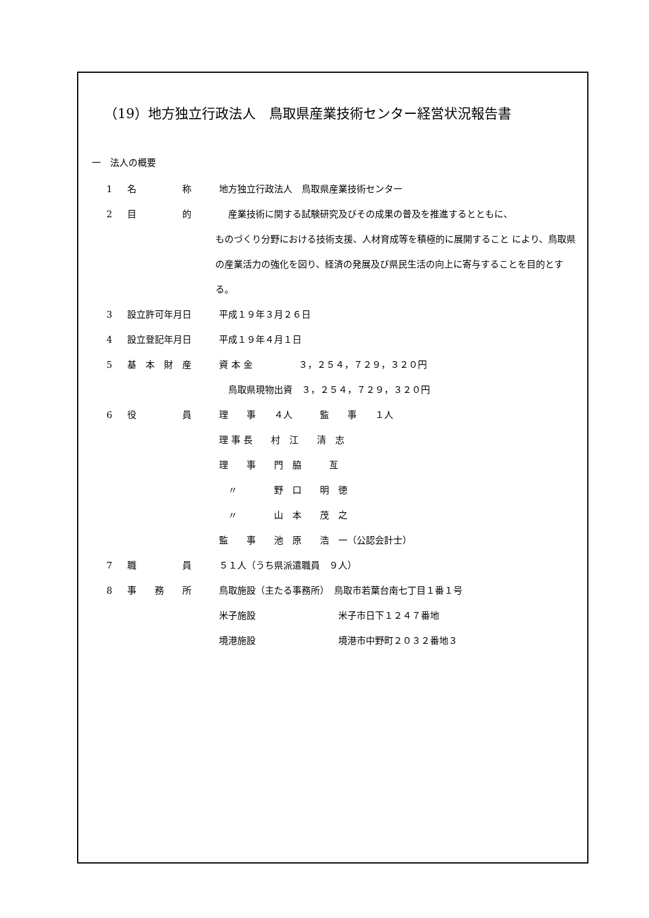（19）地方独立行政法人　鳥取県産業技術センター経営状況報告書
一　法人の概要
1 名　　　　　称 地方独立行政法人　鳥取県産業技術センター
2 目　　　　　的　産業技術に関する試験研究及びその成果の普及を推進するとともに、
ものづくり分野における技術支援、人材育成等を積極的に展開すること により、鳥取県の産業活力の強化を図り、経済の発展及び県民生活の向上に寄与することを目的とする。
3 設立許可年月日 平成１９年３月２６日
4 設立登記年月日 平成１９年４月１日
5 基　本　財　産 資 本 金　　　　　３，２５４，７２９，３２０円
　鳥取県現物出資　３，２５４，７２９，３２０円
6 役　　　　　員 理　　事　　４人　　　監　　事　　１人
理 事 長　　村　江　　清　志
理　　事　　門　脇　　　亙
　〃　　　　野　口　　明　徳
　〃　　　　山　本　　茂　之
監　　事　　池　原　　浩　一（公認会計士）
7 職　　　　　員 ５１人（うち県派遣職員　９人）
8 事　　務　　所 鳥取施設（主たる事務所）　鳥取市若葉台南七丁目１番１号
米子施設　　　　　　　　　米子市日下１２４７番地
境港施設　　　　　　　　　境港市中野町２０３２番地３